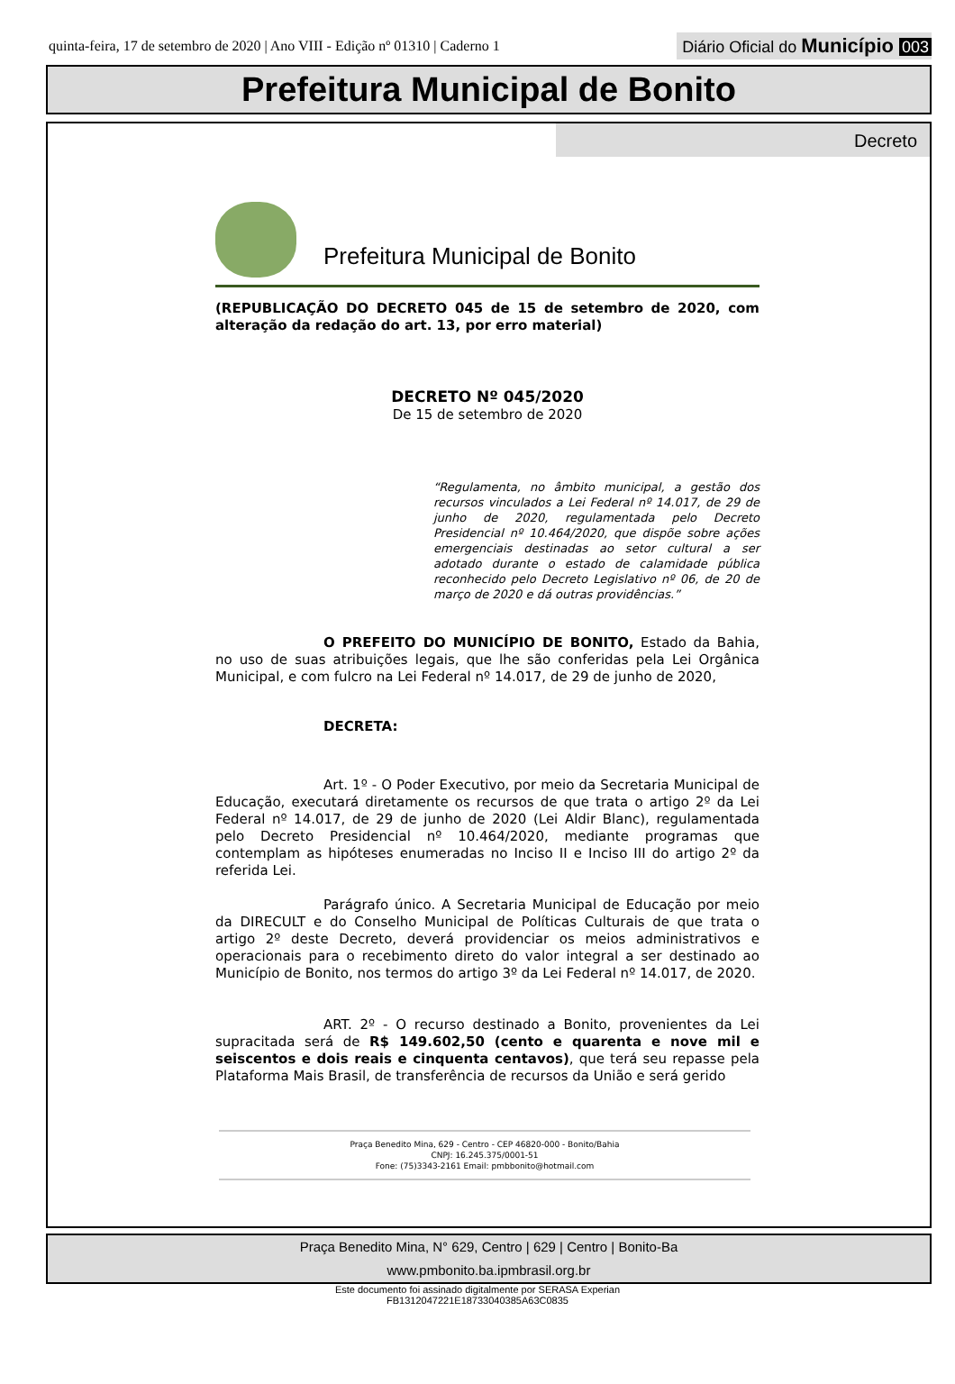quinta-feira, 17 de setembro de 2020 | Ano VIII - Edição nº 01310 | Caderno 1
Diário Oficial do Município 003
Prefeitura Municipal de Bonito
Decreto
Prefeitura Municipal de Bonito
(REPUBLICAÇÃO DO DECRETO 045 de 15 de setembro de 2020, com alteração da redação do art. 13, por erro material)
DECRETO Nº 045/2020
De 15 de setembro de 2020
“Regulamenta, no âmbito municipal, a gestão dos recursos vinculados a Lei Federal nº 14.017, de 29 de junho de 2020, regulamentada pelo Decreto Presidencial nº 10.464/2020, que dispõe sobre ações emergenciais destinadas ao setor cultural a ser adotado durante o estado de calamidade pública reconhecido pelo Decreto Legislativo nº 06, de 20 de março de 2020 e dá outras providências.”
O PREFEITO DO MUNICÍPIO DE BONITO, Estado da Bahia, no uso de suas atribuições legais, que lhe são conferidas pela Lei Orgânica Municipal, e com fulcro na Lei Federal nº 14.017, de 29 de junho de 2020,
DECRETA:
Art. 1º - O Poder Executivo, por meio da Secretaria Municipal de Educação, executará diretamente os recursos de que trata o artigo 2º da Lei Federal nº 14.017, de 29 de junho de 2020 (Lei Aldir Blanc), regulamentada pelo Decreto Presidencial nº 10.464/2020, mediante programas que contemplam as hipóteses enumeradas no Inciso II e Inciso III do artigo 2º da referida Lei.
Parágrafo único. A Secretaria Municipal de Educação por meio da DIRECULT e do Conselho Municipal de Políticas Culturais de que trata o artigo 2º deste Decreto, deverá providenciar os meios administrativos e operacionais para o recebimento direto do valor integral a ser destinado ao Município de Bonito, nos termos do artigo 3º da Lei Federal nº 14.017, de 2020.
ART. 2º - O recurso destinado a Bonito, provenientes da Lei supracitada será de R$ 149.602,50 (cento e quarenta e nove mil e seiscentos e dois reais e cinquenta centavos), que terá seu repasse pela Plataforma Mais Brasil, de transferência de recursos da União e será gerido
Praça Benedito Mina, 629 - Centro - CEP 46820-000 - Bonito/Bahia
CNPJ: 16.245.375/0001-51
Fone: (75)3343-2161 Email: pmbbonito@hotmail.com
Praça Benedito Mina, N° 629, Centro | 629 | Centro | Bonito-Ba
www.pmbonito.ba.ipmbrasil.org.br
Este documento foi assinado digitalmente por SERASA Experian
FB1312047221E18733040385A63C0835